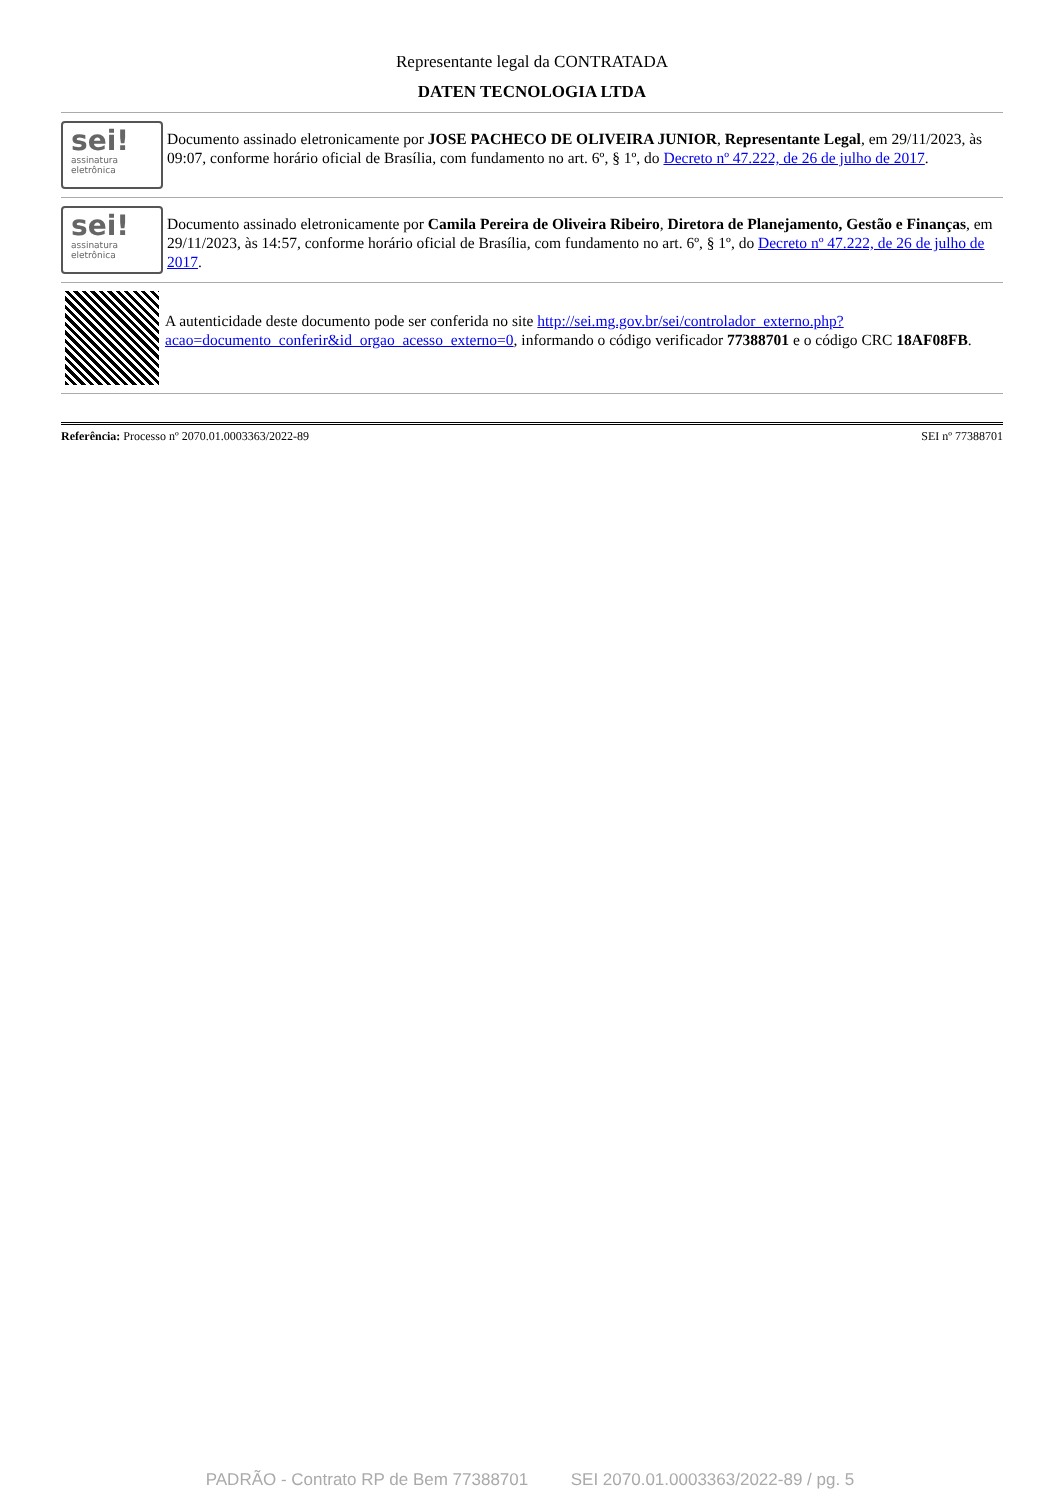Representante legal da CONTRATADA
DATEN TECNOLOGIA LTDA
sei!
assinatura eletrônica
Documento assinado eletronicamente por JOSE PACHECO DE OLIVEIRA JUNIOR, Representante Legal, em 29/11/2023, às 09:07, conforme horário oficial de Brasília, com fundamento no art. 6º, § 1º, do Decreto nº 47.222, de 26 de julho de 2017.
sei!
assinatura eletrônica
Documento assinado eletronicamente por Camila Pereira de Oliveira Ribeiro, Diretora de Planejamento, Gestão e Finanças, em 29/11/2023, às 14:57, conforme horário oficial de Brasília, com fundamento no art. 6º, § 1º, do Decreto nº 47.222, de 26 de julho de 2017.
A autenticidade deste documento pode ser conferida no site http://sei.mg.gov.br/sei/controlador_externo.php?acao=documento_conferir&id_orgao_acesso_externo=0, informando o código verificador 77388701 e o código CRC 18AF08FB.
Referência: Processo nº 2070.01.0003363/2022-89 SEI nº 77388701
PADRÃO - Contrato RP de Bem 77388701 SEI 2070.01.0003363/2022-89 / pg. 5